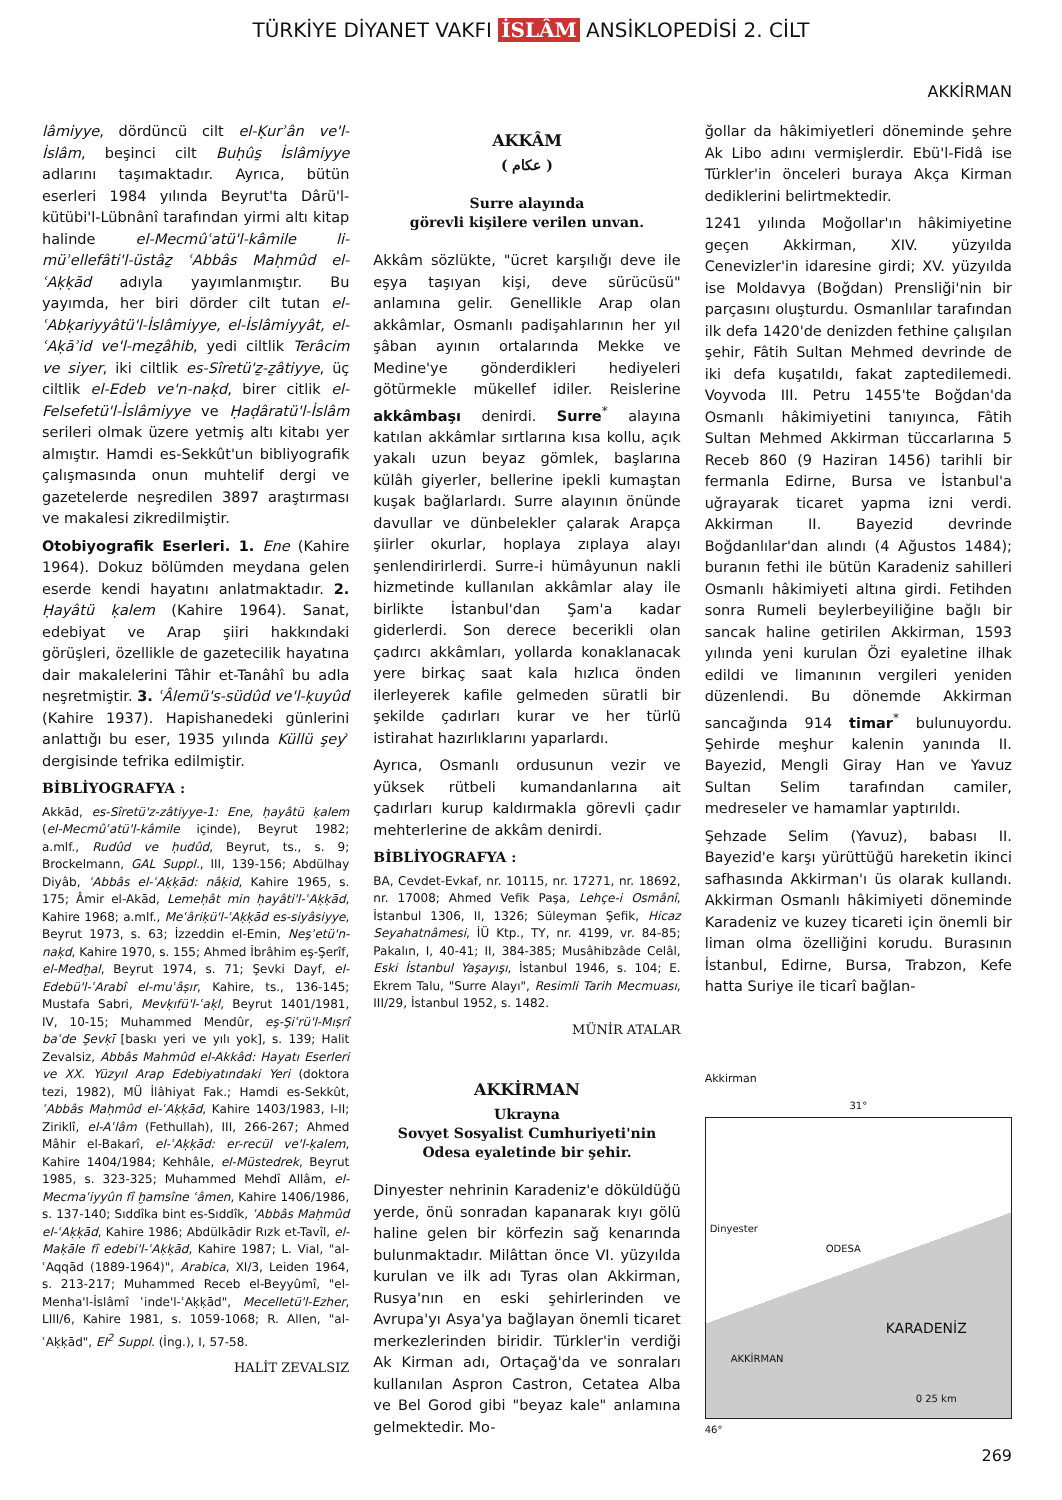TÜRKİYE DİYANET VAKFI İSLÂM ANSİKLOPEDİSİ 2. CİLT
AKKİRMAN
lâmiyye, dördüncü cilt el-Ḳurʾân ve'l-İslâm, beşinci cilt Buḥûs̱ İslâmiyye adlarını taşımaktadır. Ayrıca, bütün eserleri 1984 yılında Beyrut'ta Dârü'l-kütübi'l-Lübnânî tarafından yirmi altı kitap halinde el-Mecmûʿatü'l-kâmile li-müʾellefâti'l-üstâẕ ʿAbbâs Maḥmûd el-ʿAḳḳād adıyla yayımlanmıştır. Bu yayımda, her biri dörder cilt tutan el-ʿAbḳariyyâtü'l-İslâmiyye, el-İslâmiyyât, el-ʿAḳāʾid ve'l-meẕâhib, yedi ciltlik Terâcim ve siyer, iki ciltlik es-Sîretü'ẕ-ẕâtiyye, üç ciltlik el-Edeb ve'n-naḳd, birer citlik el-Felsefetü'l-İslâmiyye ve Ḥaḍâratü'l-İslâm serileri olmak üzere yetmiş altı kitabı yer almıştır. Hamdi es-Sekkût'un bibliyografik çalışmasında onun muhtelif dergi ve gazetelerde neşredilen 3897 araştırması ve makalesi zikredilmiştir.
Otobiyografik Eserleri. 1. Ene (Kahire 1964). Dokuz bölümden meydana gelen eserde kendi hayatını anlatmaktadır. 2. Ḥayâtü ḳalem (Kahire 1964). Sanat, edebiyat ve Arap şiiri hakkındaki görüşleri, özellikle de gazetecilik hayatına dair makalelerini Tâhir et-Tanâhî bu adla neşretmiştir. 3. ʿÂlemü's-südûd ve'l-ḳuyûd (Kahire 1937). Hapishanedeki günlerini anlattığı bu eser, 1935 yılında Küllü şeyʾ dergisinde tefrika edilmiştir.
BİBLİYOGRAFYA :
Akkād, es-Sîretü'z-zâtiyye-1: Ene, ḥayâtü ḳalem (el-Mecmûʿatü'l-kâmile içinde), Beyrut 1982; a.mlf., Rudûd ve ḥudûd, Beyrut, ts., s. 9; Brockelmann, GAL Suppl., III, 139-156; Abdülhay Diyâb, ʿAbbâs el-ʿAḳḳād: nâḳid, Kahire 1965, s. 175; Âmir el-Akād, Lemeḥât min ḥayâti'l-ʿAḳḳād, Kahire 1968; a.mlf., Meʿâriḳü'l-ʿAḳḳād es-siyâsiyye, Beyrut 1973, s. 63; İzzeddin el-Emin, Neşʾetü'n-naḳd, Kahire 1970, s. 155; Ahmed İbrâhim eş-Şerîf, el-Medḫal, Beyrut 1974, s. 71; Şevki Dayf, el-Edebü'l-ʿArabî el-muʿâṣır, Kahire, ts., 136-145; Mustafa Sabri, Mevḳıfü'l-ʿaḳl, Beyrut 1401/1981, IV, 10-15; Muhammed Mendûr, eş-Şiʿrü'l-Mıṣrî baʿde Şevḳī [baskı yeri ve yılı yok], s. 139; Halit Zevalsiz, Abbâs Mahmûd el-Akkâd: Hayatı Eserleri ve XX. Yüzyıl Arap Edebiyatındaki Yeri (doktora tezi, 1982), MÜ İlâhiyat Fak.; Hamdi es-Sekkût, ʿAbbâs Maḥmûd el-ʿAḳḳād, Kahire 1403/1983, I-II; Ziriklî, el-Aʿlâm (Fethullah), III, 266-267; Ahmed Mâhir el-Bakarî, el-ʿAḳḳād: er-recül ve'l-ḳalem, Kahire 1404/1984; Kehhâle, el-Müstedrek, Beyrut 1985, s. 323-325; Muhammed Mehdî Allâm, el-Mecmaʿiyyûn fî ḫamsîne ʿâmen, Kahire 1406/1986, s. 137-140; Sıddîka bint es-Sıddîk, ʿAbbâs Maḥmûd el-ʿAḳḳād, Kahire 1986; Abdülkādir Rızk et-Tavîl, el-Maḳāle fî edebi'l-ʿAḳḳād, Kahire 1987; L. Vial, "al-ʿAqqād (1889-1964)", Arabica, XI/3, Leiden 1964, s. 213-217; Muhammed Receb el-Beyyûmî, "el-Menha'l-İslâmî ʿinde'l-ʿAḳḳād", Mecelletü'l-Ezher, LIII/6, Kahire 1981, s. 1059-1068; R. Allen, "al-ʿAḳḳād", EI<sup>2</sup> Suppl. (İng.), I, 57-58.
HALİT ZEVALSIZ
AKKÂM
( عكام )
Surre alayında
görevli kişilere verilen unvan.
Akkâm sözlükte, "ücret karşılığı deve ile eşya taşıyan kişi, deve sürücüsü" anlamına gelir. Genellikle Arap olan akkâmlar, Osmanlı padişahlarının her yıl şâban ayının ortalarında Mekke ve Medine'ye gönderdikleri hediyeleri götürmekle mükellef idiler. Reislerine akkâmbaşı denirdi. Surre<sup>*</sup> alayına katılan akkâmlar sırtlarına kısa kollu, açık yakalı uzun beyaz gömlek, başlarına külâh giyerler, bellerine ipekli kumaştan kuşak bağlarlardı. Surre alayının önünde davullar ve dünbelekler çalarak Arapça şiirler okurlar, hoplaya zıplaya alayı şenlendirirlerdi. Surre-i hümâyunun nakli hizmetinde kullanılan akkâmlar alay ile birlikte İstanbul'dan Şam'a kadar giderlerdi. Son derece becerikli olan çadırcı akkâmları, yollarda konaklanacak yere birkaç saat kala hızlıca önden ilerleyerek kafile gelmeden süratli bir şekilde çadırları kurar ve her türlü istirahat hazırlıklarını yaparlardı.
Ayrıca, Osmanlı ordusunun vezir ve yüksek rütbeli kumandanlarına ait çadırları kurup kaldırmakla görevli çadır mehterlerine de akkâm denirdi.
BİBLİYOGRAFYA :
BA, Cevdet-Evkaf, nr. 10115, nr. 17271, nr. 18692, nr. 17008; Ahmed Vefik Paşa, Lehçe-i Osmânî, İstanbul 1306, II, 1326; Süleyman Şefik, Hicaz Seyahatnâmesi, İÜ Ktp., TY, nr. 4199, vr. 84-85; Pakalın, I, 40-41; II, 384-385; Musâhibzâde Celâl, Eski İstanbul Yaşayışı, İstanbul 1946, s. 104; E. Ekrem Talu, "Surre Alayı", Resimli Tarih Mecmuası, III/29, İstanbul 1952, s. 1482.
MÜNİR ATALAR
AKKİRMAN
Ukrayna
Sovyet Sosyalist Cumhuriyeti'nin
Odesa eyaletinde bir şehir.
Dinyester nehrinin Karadeniz'e döküldüğü yerde, önü sonradan kapanarak kıyı gölü haline gelen bir körfezin sağ kenarında bulunmaktadır. Milâttan önce VI. yüzyılda kurulan ve ilk adı Tyras olan Akkirman, Rusya'nın en eski şehirlerinden ve Avrupa'yı Asya'ya bağlayan önemli ticaret merkezlerinden biridir. Türkler'in verdiği Ak Kirman adı, Ortaçağ'da ve sonraları kullanılan Aspron Castron, Cetatea Alba ve Bel Gorod gibi "beyaz kale" anlamına gelmektedir. Mo-
ğollar da hâkimiyetleri döneminde şehre Ak Libo adını vermişlerdir. Ebü'l-Fidâ ise Türkler'in önceleri buraya Akça Kirman dediklerini belirtmektedir.
1241 yılında Moğollar'ın hâkimiyetine geçen Akkirman, XIV. yüzyılda Cenevizler'in idaresine girdi; XV. yüzyılda ise Moldavya (Boğdan) Prensliği'nin bir parçasını oluşturdu. Osmanlılar tarafından ilk defa 1420'de denizden fethine çalışılan şehir, Fâtih Sultan Mehmed devrinde de iki defa kuşatıldı, fakat zaptedilemedi. Voyvoda III. Petru 1455'te Boğdan'da Osmanlı hâkimiyetini tanıyınca, Fâtih Sultan Mehmed Akkirman tüccarlarına 5 Receb 860 (9 Haziran 1456) tarihli bir fermanla Edirne, Bursa ve İstanbul'a uğrayarak ticaret yapma izni verdi. Akkirman II. Bayezid devrinde Boğdanlılar'dan alındı (4 Ağustos 1484); buranın fethi ile bütün Karadeniz sahilleri Osmanlı hâkimiyeti altına girdi. Fetihden sonra Rumeli beylerbeyiliğine bağlı bir sancak haline getirilen Akkirman, 1593 yılında yeni kurulan Özi eyaletine ilhak edildi ve limanının vergileri yeniden düzenlendi. Bu dönemde Akkirman sancağında 914 timar<sup>*</sup> bulunuyordu. Şehirde meşhur kalenin yanında II. Bayezid, Mengli Giray Han ve Yavuz Sultan Selim tarafından camiler, medreseler ve hamamlar yaptırıldı.
Şehzade Selim (Yavuz), babası II. Bayezid'e karşı yürüttüğü hareketin ikinci safhasında Akkirman'ı üs olarak kullandı. Akkirman Osmanlı hâkimiyeti döneminde Karadeniz ve kuzey ticareti için önemli bir liman olma özelliğini korudu. Burasının İstanbul, Edirne, Bursa, Trabzon, Kefe hatta Suriye ile ticarî bağlan-
Akkirman
31°
Dinyester
ODESA
KARADENİZ
AKKİRMAN
0 25 km
46°
269